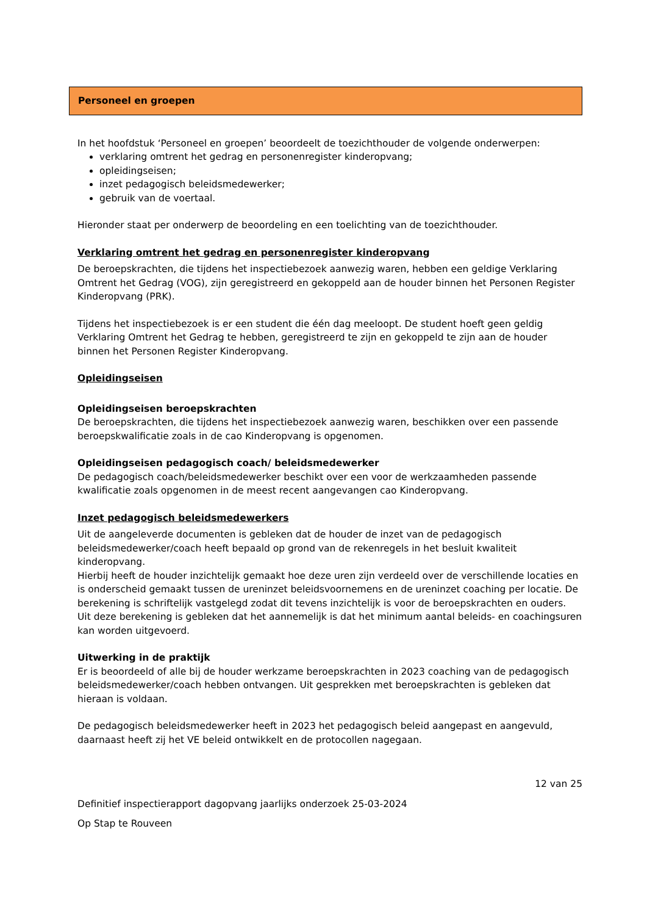Personeel en groepen
In het hoofdstuk ‘Personeel en groepen’ beoordeelt de toezichthouder de volgende onderwerpen:
verklaring omtrent het gedrag en personenregister kinderopvang;
opleidingseisen;
inzet pedagogisch beleidsmedewerker;
gebruik van de voertaal.
Hieronder staat per onderwerp de beoordeling en een toelichting van de toezichthouder.
Verklaring omtrent het gedrag en personenregister kinderopvang
De beroepskrachten, die tijdens het inspectiebezoek aanwezig waren, hebben een geldige Verklaring Omtrent het Gedrag (VOG), zijn geregistreerd en gekoppeld aan de houder binnen het Personen Register Kinderopvang (PRK).
Tijdens het inspectiebezoek is er een student die één dag meeloopt. De student hoeft geen geldig Verklaring Omtrent het Gedrag te hebben, geregistreerd te zijn en gekoppeld te zijn aan de houder binnen het Personen Register Kinderopvang.
Opleidingseisen
Opleidingseisen beroepskrachten
De beroepskrachten, die tijdens het inspectiebezoek aanwezig waren, beschikken over een passende beroepskwalificatie zoals in de cao Kinderopvang is opgenomen.
Opleidingseisen pedagogisch coach/ beleidsmedewerker
De pedagogisch coach/beleidsmedewerker beschikt over een voor de werkzaamheden passende kwalificatie zoals opgenomen in de meest recent aangevangen cao Kinderopvang.
Inzet pedagogisch beleidsmedewerkers
Uit de aangeleverde documenten is gebleken dat de houder de inzet van de pedagogisch beleidsmedewerker/coach heeft bepaald op grond van de rekenregels in het besluit kwaliteit kinderopvang.
Hierbij heeft de houder inzichtelijk gemaakt hoe deze uren zijn verdeeld over de verschillende locaties en is onderscheid gemaakt tussen de ureninzet beleidsvoornemens en de ureninzet coaching per locatie. De berekening is schriftelijk vastgelegd zodat dit tevens inzichtelijk is voor de beroepskrachten en ouders.
Uit deze berekening is gebleken dat het aannemelijk is dat het minimum aantal beleids- en coachingsuren kan worden uitgevoerd.
Uitwerking in de praktijk
Er is beoordeeld of alle bij de houder werkzame beroepskrachten in 2023 coaching van de pedagogisch beleidsmedewerker/coach hebben ontvangen. Uit gesprekken met beroepskrachten is gebleken dat hieraan is voldaan.
De pedagogisch beleidsmedewerker heeft in 2023 het pedagogisch beleid aangepast en aangevuld, daarnaast heeft zij het VE beleid ontwikkelt en de protocollen nagegaan.
12 van 25
Definitief inspectierapport dagopvang jaarlijks onderzoek 25-03-2024
Op Stap te Rouveen